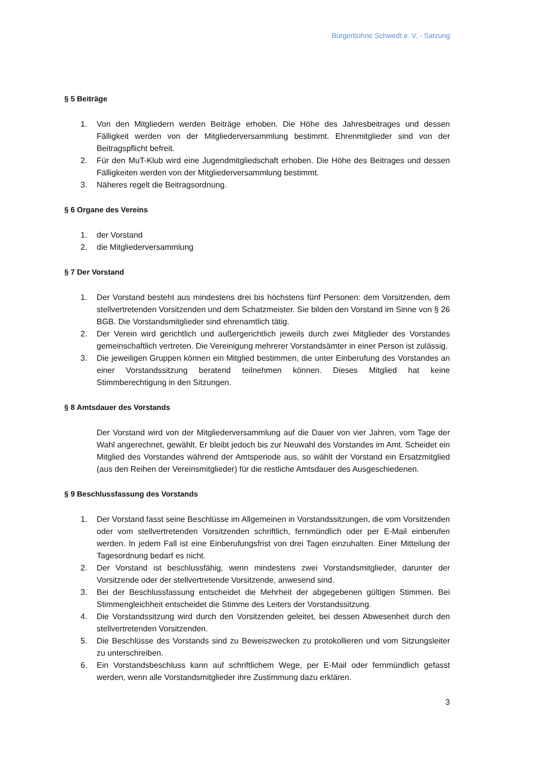Bürgerbühne Schwedt e. V. - Satzung
§ 5 Beiträge
1. Von den Mitgliedern werden Beiträge erhoben. Die Höhe des Jahresbeitrages und dessen Fälligkeit werden von der Mitgliederversammlung bestimmt. Ehrenmitglieder sind von der Beitragspflicht befreit.
2. Für den MuT-Klub wird eine Jugendmitgliedschaft erhoben. Die Höhe des Beitrages und dessen Fälligkeiten werden von der Mitgliederversammlung bestimmt.
3. Näheres regelt die Beitragsordnung.
§ 6 Organe des Vereins
1. der Vorstand
2. die Mitgliederversammlung
§ 7 Der Vorstand
1. Der Vorstand besteht aus mindestens drei bis höchstens fünf Personen: dem Vorsitzenden, dem stellvertretenden Vorsitzenden und dem Schatzmeister. Sie bilden den Vorstand im Sinne von § 26 BGB. Die Vorstandsmitglieder sind ehrenamtlich tätig.
2. Der Verein wird gerichtlich und außergerichtlich jeweils durch zwei Mitglieder des Vorstandes gemeinschaftlich vertreten. Die Vereinigung mehrerer Vorstandsämter in einer Person ist zulässig.
3. Die jeweiligen Gruppen können ein Mitglied bestimmen, die unter Einberufung des Vorstandes an einer Vorstandssitzung beratend teilnehmen können. Dieses Mitglied hat keine Stimmberechtigung in den Sitzungen.
§ 8 Amtsdauer des Vorstands
Der Vorstand wird von der Mitgliederversammlung auf die Dauer von vier Jahren, vom Tage der Wahl angerechnet, gewählt. Er bleibt jedoch bis zur Neuwahl des Vorstandes im Amt. Scheidet ein Mitglied des Vorstandes während der Amtsperiode aus, so wählt der Vorstand ein Ersatzmitglied (aus den Reihen der Vereinsmitglieder) für die restliche Amtsdauer des Ausgeschiedenen.
§ 9 Beschlussfassung des Vorstands
1. Der Vorstand fasst seine Beschlüsse im Allgemeinen in Vorstandssitzungen, die vom Vorsitzenden oder vom stellvertretenden Vorsitzenden schriftlich, fernmündlich oder per E-Mail einberufen werden. In jedem Fall ist eine Einberufungsfrist von drei Tagen einzuhalten. Einer Mitteilung der Tagesordnung bedarf es nicht.
2. Der Vorstand ist beschlussfähig, wenn mindestens zwei Vorstandsmitglieder, darunter der Vorsitzende oder der stellvertretende Vorsitzende, anwesend sind.
3. Bei der Beschlussfassung entscheidet die Mehrheit der abgegebenen gültigen Stimmen. Bei Stimmengleichheit entscheidet die Stimme des Leiters der Vorstandssitzung.
4. Die Vorstandssitzung wird durch den Vorsitzenden geleitet, bei dessen Abwesenheit durch den stellvertretenden Vorsitzenden.
5. Die Beschlüsse des Vorstands sind zu Beweiszwecken zu protokollieren und vom Sitzungsleiter zu unterschreiben.
6. Ein Vorstandsbeschluss kann auf schriftlichem Wege, per E-Mail oder fernmündlich gefasst werden, wenn alle Vorstandsmitglieder ihre Zustimmung dazu erklären.
3